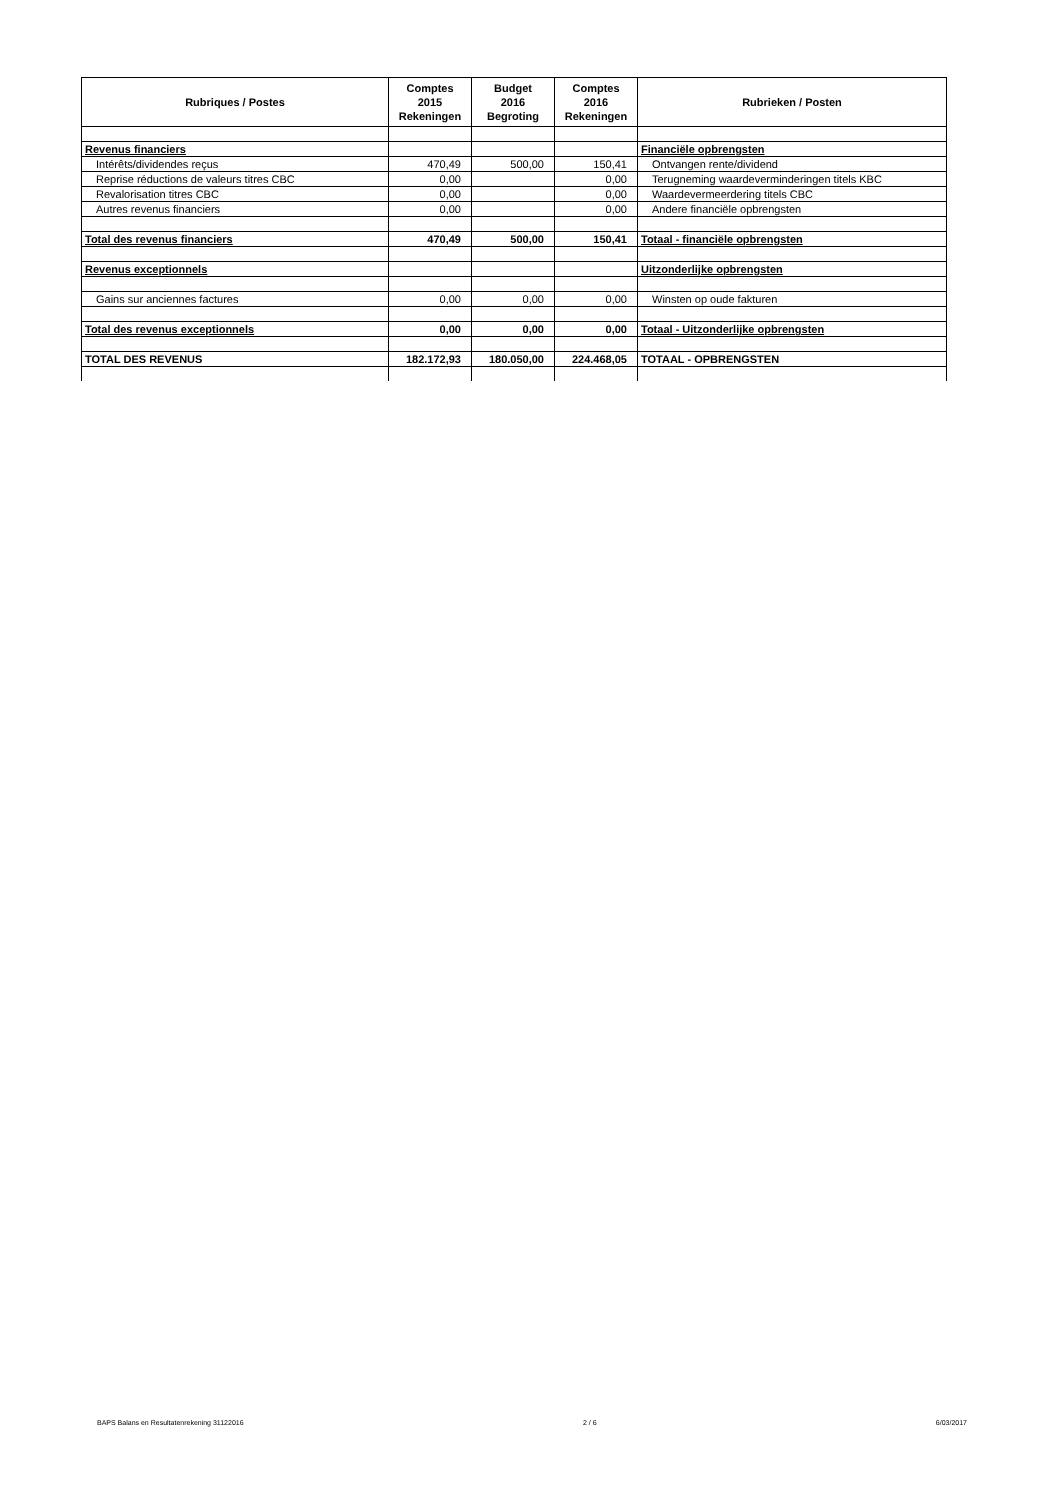| Rubriques / Postes | Comptes 2015 Rekeningen | Budget 2016 Begroting | Comptes 2016 Rekeningen | Rubrieken / Posten |
| --- | --- | --- | --- | --- |
| Revenus financiers | | | | Financiële opbrengsten |
| Intérêts/dividendes reçus | 470,49 | 500,00 | 150,41 | Ontvangen rente/dividend |
| Reprise réductions de valeurs titres CBC | 0,00 | | 0,00 | Terugneming waardeverminderingen titels KBC |
| Revalorisation titres CBC | 0,00 | | 0,00 | Waardevermeerdering titels CBC |
| Autres revenus financiers | 0,00 | | 0,00 | Andere financiële opbrengsten |
| Total des revenus financiers | 470,49 | 500,00 | 150,41 | Totaal - financiële opbrengsten |
| Revenus exceptionnels | | | | Uitzonderlijke opbrengsten |
| Gains sur anciennes factures | 0,00 | 0,00 | 0,00 | Winsten op oude fakturen |
| Total des revenus exceptionnels | 0,00 | 0,00 | 0,00 | Totaal - Uitzonderlijke opbrengsten |
| TOTAL DES REVENUS | 182.172,93 | 180.050,00 | 224.468,05 | TOTAAL - OPBRENGSTEN |
BAPS Balans en Resultatenrekening 31122016 2 / 6 6/03/2017